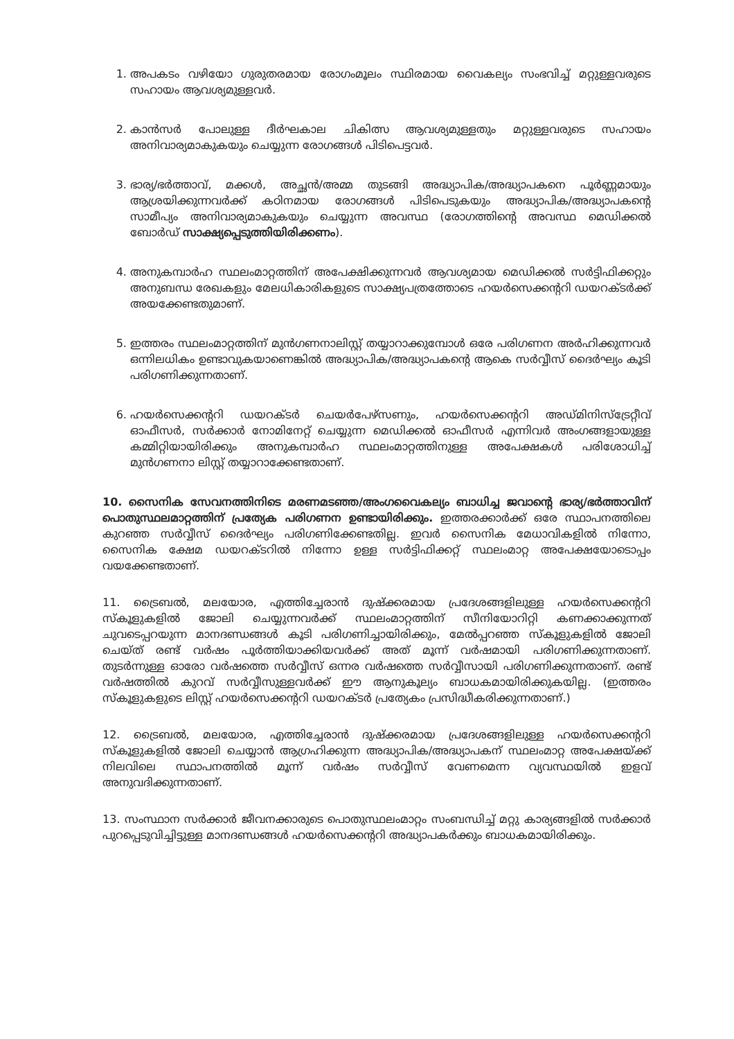1. അപകടം വഴിയോ ഗുരുതരമായ രോഗംമൂലം സ്ഥിരമായ വൈകല്യം സംഭവിച്ച് മറ്റുള്ളവരുടെ സഹായം ആവശ്യമുള്ളവർ.
2. കാൻസർ പോലുള്ള ദീർഘകാല ചികിത്സ ആവശ്യമുള്ളതും മറ്റുള്ളവരുടെ സഹായം അനിവാര്യമാകുകയും ചെയ്യുന്ന രോഗങ്ങൾ പിടിപെട്ടവർ.
3. ഭാര്യ/ഭർത്താവ്, മക്കൾ, അച്ഛൻ/അമ്മ തുടങ്ങി അദ്ധ്യാപിക/അദ്ധ്യാപകനെ പൂർണ്ണമായും ആശ്രയിക്കുന്നവർക്ക് കഠിനമായ രോഗങ്ങൾ പിടിപെടുകയും അദ്ധ്യാപിക/അദ്ധ്യാപകന്റെ സാമീപ്യം അനിവാര്യമാകുകയും ചെയ്യുന്ന അവസ്ഥ (രോഗത്തിന്റെ അവസ്ഥ മെഡിക്കൽ ബോർഡ് സാക്ഷ്യപ്പെടുത്തിയിരിക്കണം).
4. അനുകമ്പാർഹ സ്ഥലംമാറ്റത്തിന് അപേക്ഷിക്കുന്നവർ ആവശ്യമായ മെഡിക്കൽ സർട്ടിഫിക്കറ്റും അനുബന്ധ രേഖകളും മേലധികാരികളുടെ സാക്ഷ്യപത്രത്തോടെ ഹയർസെക്കന്ററി ഡയറക്ടർക്ക് അയക്കേണ്ടതുമാണ്.
5. ഇത്തരം സ്ഥലംമാറ്റത്തിന് മുൻഗണനാലിസ്റ്റ് തയ്യാറാക്കുമ്പോൾ ഒരേ പരിഗണന അർഹിക്കുന്നവർ ഒന്നിലധികം ഉണ്ടാവുകയാണെങ്കിൽ അദ്ധ്യാപിക/അദ്ധ്യാപകന്റെ ആകെ സർവ്വീസ് ദൈർഘ്യം കൂടി പരിഗണിക്കുന്നതാണ്.
6. ഹയർസെക്കന്ററി ഡയറക്ടർ ചെയർപേഴ്സണും, ഹയർസെക്കന്ററി അഡ്മിനിസ്ട്രേറ്റീവ് ഓഫീസർ, സർക്കാർ നോമിനേറ്റ് ചെയ്യുന്ന മെഡിക്കൽ ഓഫീസർ എന്നിവർ അംഗങ്ങളായുള്ള കമ്മിറ്റിയായിരിക്കും അനുകമ്പാർഹ സ്ഥലംമാറ്റത്തിനുള്ള അപേക്ഷകൾ പരിശോധിച്ച് മുൻഗണനാ ലിസ്റ്റ് തയ്യാറാക്കേണ്ടതാണ്.
10. സൈനിക സേവനത്തിനിടെ മരണമടഞ്ഞ/അംഗവൈകല്യം ബാധിച്ച ജവാന്റെ ഭാര്യ/ഭർത്താവിന് പൊതുസ്ഥലമാറ്റത്തിന് പ്രത്യേക പരിഗണന ഉണ്ടായിരിക്കും. ഇത്തരക്കാർക്ക് ഒരേ സ്ഥാപനത്തിലെ കുറഞ്ഞ സർവ്വീസ് ദൈർഘ്യം പരിഗണിക്കേണ്ടതില്ല. ഇവർ സൈനിക മേധാവികളിൽ നിന്നോ, സൈനിക ക്ഷേമ ഡയറക്ടറിൽ നിന്നോ ഉള്ള സർട്ടിഫിക്കറ്റ് സ്ഥലംമാറ്റ അപേക്ഷയോടൊപ്പം വയക്കേണ്ടതാണ്.
11. ട്രൈബൽ, മലയോര, എത്തിച്ചേരാൻ ദുഷ്ക്കരമായ പ്രദേശങ്ങളിലുള്ള ഹയർസെക്കന്ററി സ്കൂളുകളിൽ ജോലി ചെയ്യുന്നവർക്ക് സ്ഥലംമാറ്റത്തിന് സീനിയോറിറ്റി കണക്കാക്കുന്നത് ചുവടെപ്പറയുന്ന മാനദണ്ഡങ്ങൾ കൂടി പരിഗണിച്ചായിരിക്കും, മേൽപ്പറഞ്ഞ സ്കൂളുകളിൽ ജോലി ചെയ്ത് രണ്ട് വർഷം പൂർത്തിയാക്കിയവർക്ക് അത് മൂന്ന് വർഷമായി പരിഗണിക്കുന്നതാണ്. തുടർന്നുള്ള ഓരോ വർഷത്തെ സർവ്വീസ് ഒന്നര വർഷത്തെ സർവ്വീസായി പരിഗണിക്കുന്നതാണ്. രണ്ട് വർഷത്തിൽ കുറവ് സർവ്വീസുള്ളവർക്ക് ഈ ആനുകൂല്യം ബാധകമായിരിക്കുകയില്ല. (ഇത്തരം സ്കൂളുകളുടെ ലിസ്റ്റ് ഹയർസെക്കന്ററി ഡയറക്ടർ പ്രത്യേകം പ്രസിദ്ധീകരിക്കുന്നതാണ്.)
12. ട്രൈബൽ, മലയോര, എത്തിച്ചേരാൻ ദുഷ്ക്കരമായ പ്രദേശങ്ങളിലുള്ള ഹയർസെക്കന്ററി സ്കൂളുകളിൽ ജോലി ചെയ്യാൻ ആഗ്രഹിക്കുന്ന അദ്ധ്യാപിക/അദ്ധ്യാപകന് സ്ഥലംമാറ്റ അപേക്ഷയ്ക്ക് നിലവിലെ സ്ഥാപനത്തിൽ മൂന്ന് വർഷം സർവ്വീസ് വേണമെന്ന വ്യവസ്ഥയിൽ ഇളവ് അനുവദിക്കുന്നതാണ്.
13. സംസ്ഥാന സർക്കാർ ജീവനക്കാരുടെ പൊതുസ്ഥലംമാറ്റം സംബന്ധിച്ച് മറ്റു കാര്യങ്ങളിൽ സർക്കാർ പുറപ്പെടുവിച്ചിട്ടുള്ള മാനദണ്ഡങ്ങൾ ഹയർസെക്കന്ററി അദ്ധ്യാപകർക്കും ബാധകമായിരിക്കും.